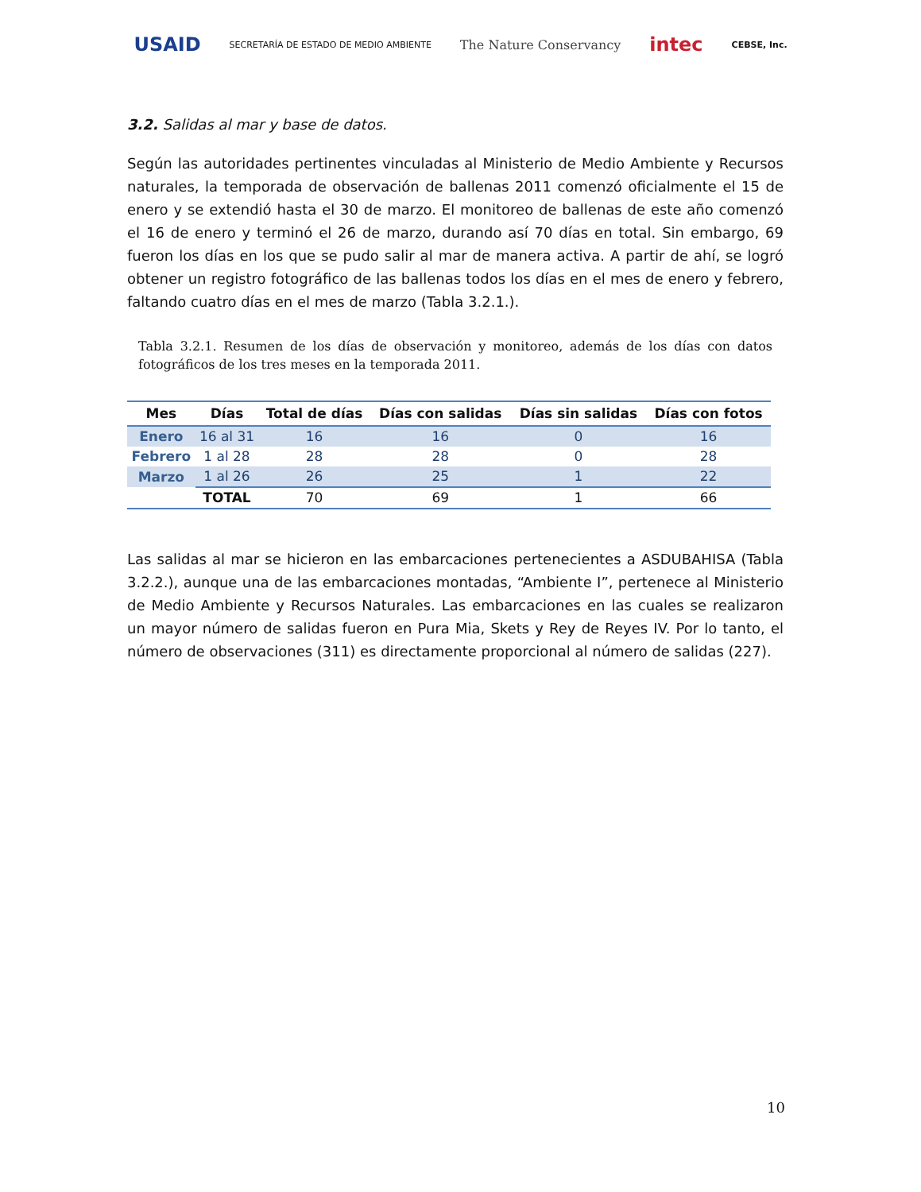USAID SECRETARÍA DE ESTADO DE MEDIO AMBIENTE The Nature Conservancy intec CEBSE, Inc.
3.2. Salidas al mar y base de datos.
Según las autoridades pertinentes vinculadas al Ministerio de Medio Ambiente y Recursos naturales, la temporada de observación de ballenas 2011 comenzó oficialmente el 15 de enero y se extendió hasta el 30 de marzo. El monitoreo de ballenas de este año comenzó el 16 de enero y terminó el 26 de marzo, durando así 70 días en total. Sin embargo, 69 fueron los días en los que se pudo salir al mar de manera activa. A partir de ahí, se logró obtener un registro fotográfico de las ballenas todos los días en el mes de enero y febrero, faltando cuatro días en el mes de marzo (Tabla 3.2.1.).
Tabla 3.2.1. Resumen de los días de observación y monitoreo, además de los días con datos fotográficos de los tres meses en la temporada 2011.
| Mes | Días | Total de días | Días con salidas | Días sin salidas | Días con fotos |
| --- | --- | --- | --- | --- | --- |
| Enero | 16 al 31 | 16 | 16 | 0 | 16 |
| Febrero | 1 al 28 | 28 | 28 | 0 | 28 |
| Marzo | 1 al 26 | 26 | 25 | 1 | 22 |
| | TOTAL | 70 | 69 | 1 | 66 |
Las salidas al mar se hicieron en las embarcaciones pertenecientes a ASDUBAHISA (Tabla 3.2.2.), aunque una de las embarcaciones montadas, “Ambiente I”, pertenece al Ministerio de Medio Ambiente y Recursos Naturales. Las embarcaciones en las cuales se realizaron un mayor número de salidas fueron en Pura Mia, Skets y Rey de Reyes IV. Por lo tanto, el número de observaciones (311) es directamente proporcional al número de salidas (227).
10